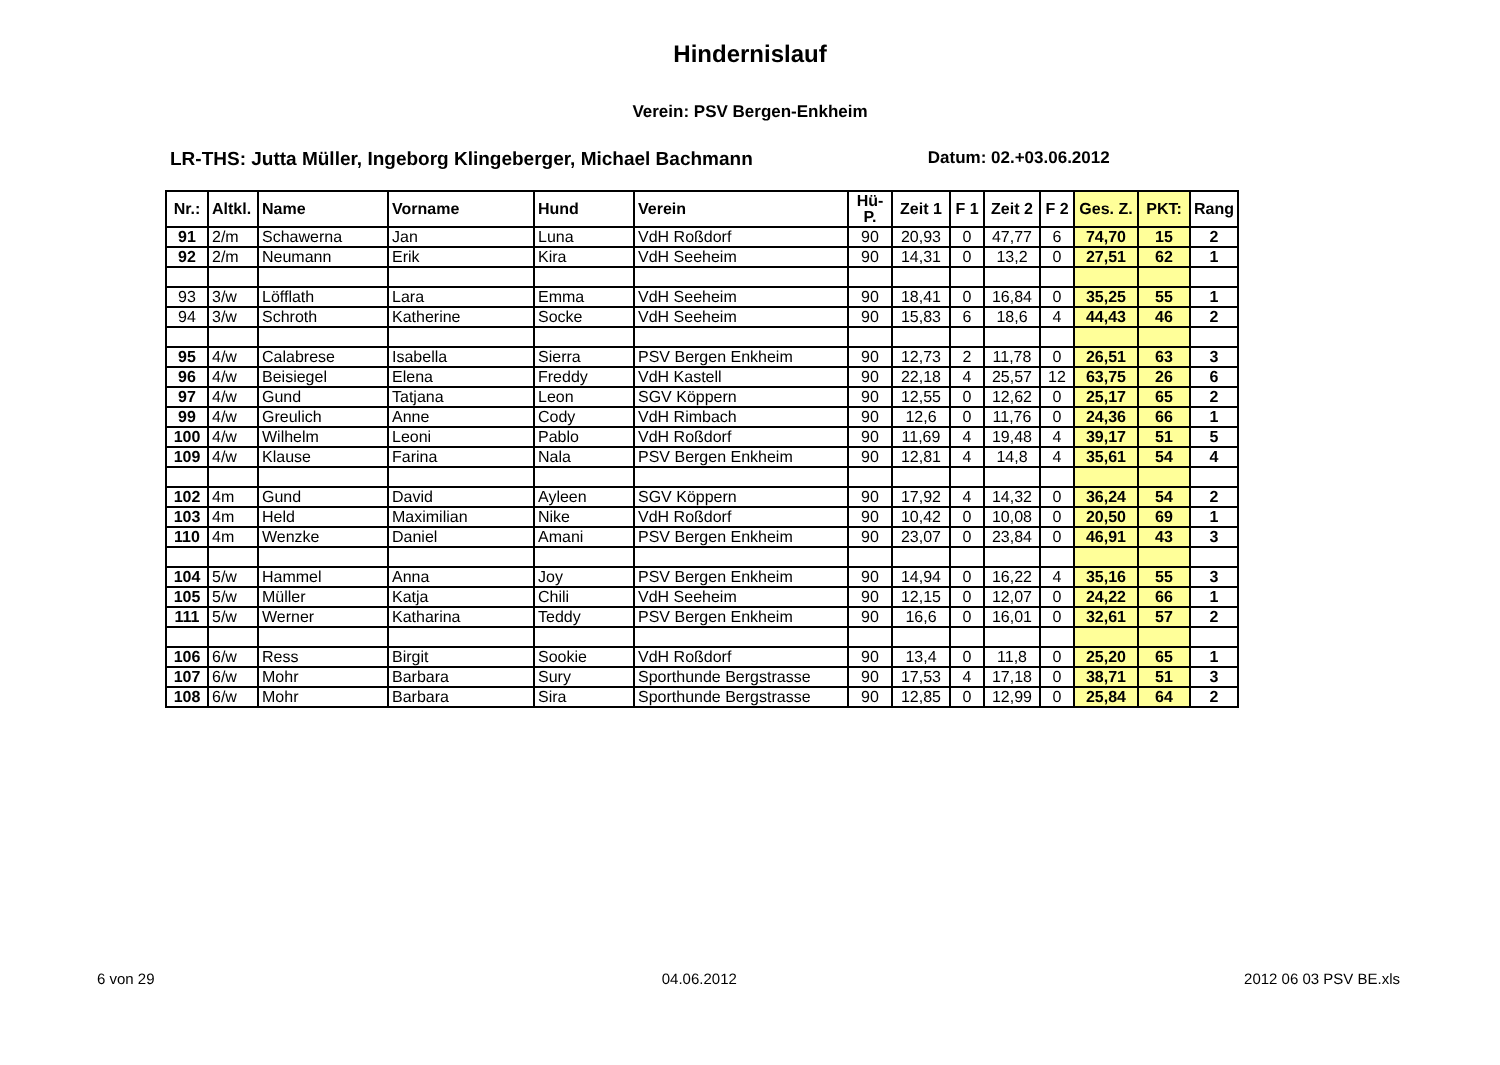Hindernislauf
Verein: PSV Bergen-Enkheim
LR-THS: Jutta Müller, Ingeborg Klingeberger, Michael Bachmann Datum: 02.+03.06.2012
| Nr.: | Altkl. | Name | Vorname | Hund | Verein | Hü-P. | Zeit 1 | F 1 | Zeit 2 | F 2 | Ges. Z. | PKT: | Rang |
| --- | --- | --- | --- | --- | --- | --- | --- | --- | --- | --- | --- | --- | --- |
| 91 | 2/m | Schawerna | Jan | Luna | VdH Roßdorf | 90 | 20,93 | 0 | 47,77 | 6 | 74,70 | 15 | 2 |
| 92 | 2/m | Neumann | Erik | Kira | VdH Seeheim | 90 | 14,31 | 0 | 13,2 | 0 | 27,51 | 62 | 1 |
| 93 | 3/w | Löfflath | Lara | Emma | VdH Seeheim | 90 | 18,41 | 0 | 16,84 | 0 | 35,25 | 55 | 1 |
| 94 | 3/w | Schroth | Katherine | Socke | VdH Seeheim | 90 | 15,83 | 6 | 18,6 | 4 | 44,43 | 46 | 2 |
| 95 | 4/w | Calabrese | Isabella | Sierra | PSV Bergen Enkheim | 90 | 12,73 | 2 | 11,78 | 0 | 26,51 | 63 | 3 |
| 96 | 4/w | Beisiegel | Elena | Freddy | VdH Kastell | 90 | 22,18 | 4 | 25,57 | 12 | 63,75 | 26 | 6 |
| 97 | 4/w | Gund | Tatjana | Leon | SGV Köppern | 90 | 12,55 | 0 | 12,62 | 0 | 25,17 | 65 | 2 |
| 99 | 4/w | Greulich | Anne | Cody | VdH Rimbach | 90 | 12,6 | 0 | 11,76 | 0 | 24,36 | 66 | 1 |
| 100 | 4/w | Wilhelm | Leoni | Pablo | VdH Roßdorf | 90 | 11,69 | 4 | 19,48 | 4 | 39,17 | 51 | 5 |
| 109 | 4/w | Klause | Farina | Nala | PSV Bergen Enkheim | 90 | 12,81 | 4 | 14,8 | 4 | 35,61 | 54 | 4 |
| 102 | 4m | Gund | David | Ayleen | SGV Köppern | 90 | 17,92 | 4 | 14,32 | 0 | 36,24 | 54 | 2 |
| 103 | 4m | Held | Maximilian | Nike | VdH Roßdorf | 90 | 10,42 | 0 | 10,08 | 0 | 20,50 | 69 | 1 |
| 110 | 4m | Wenzke | Daniel | Amani | PSV Bergen Enkheim | 90 | 23,07 | 0 | 23,84 | 0 | 46,91 | 43 | 3 |
| 104 | 5/w | Hammel | Anna | Joy | PSV Bergen Enkheim | 90 | 14,94 | 0 | 16,22 | 4 | 35,16 | 55 | 3 |
| 105 | 5/w | Müller | Katja | Chili | VdH Seeheim | 90 | 12,15 | 0 | 12,07 | 0 | 24,22 | 66 | 1 |
| 111 | 5/w | Werner | Katharina | Teddy | PSV Bergen Enkheim | 90 | 16,6 | 0 | 16,01 | 0 | 32,61 | 57 | 2 |
| 106 | 6/w | Ress | Birgit | Sookie | VdH Roßdorf | 90 | 13,4 | 0 | 11,8 | 0 | 25,20 | 65 | 1 |
| 107 | 6/w | Mohr | Barbara | Sury | Sporthunde Bergstrasse | 90 | 17,53 | 4 | 17,18 | 0 | 38,71 | 51 | 3 |
| 108 | 6/w | Mohr | Barbara | Sira | Sporthunde Bergstrasse | 90 | 12,85 | 0 | 12,99 | 0 | 25,84 | 64 | 2 |
6 von 29 04.06.2012 2012 06 03 PSV BE.xls